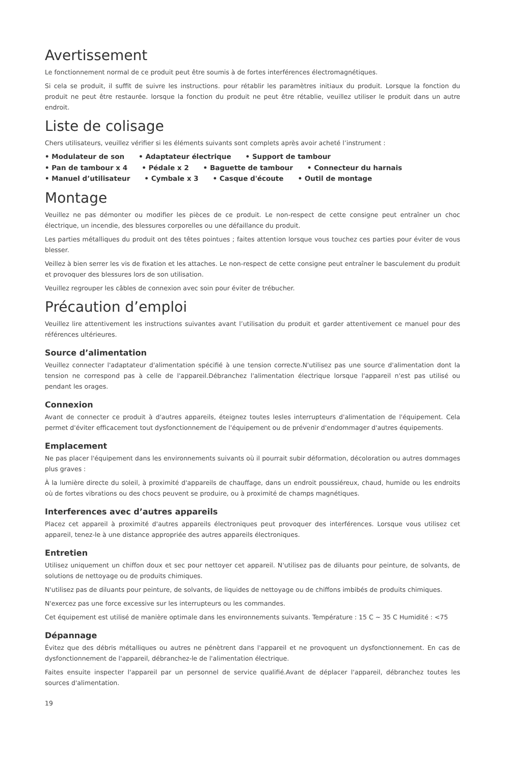Avertissement
Le fonctionnement normal de ce produit peut être soumis à de fortes interférences électromagnétiques.
Si cela se produit, il suffit de suivre les instructions. pour rétablir les paramètres initiaux du produit. Lorsque la fonction du produit ne peut être restaurée. lorsque la fonction du produit ne peut être rétablie, veuillez utiliser le produit dans un autre endroit.
Liste de colisage
Chers utilisateurs, veuillez vérifier si les éléments suivants sont complets après avoir acheté l’instrument :
• Modulateur de son • Adaptateur électrique • Support de tambour
• Pan de tambour x 4 • Pédale x 2 • Baguette de tambour • Connecteur du harnais
• Manuel d’utilisateur • Cymbale x 3 • Casque d'écoute • Outil de montage
Montage
Veuillez ne pas démonter ou modifier les pièces de ce produit. Le non-respect de cette consigne peut entraîner un choc électrique, un incendie, des blessures corporelles ou une défaillance du produit.
Les parties métalliques du produit ont des têtes pointues ; faites attention lorsque vous touchez ces parties pour éviter de vous blesser.
Veillez à bien serrer les vis de fixation et les attaches. Le non-respect de cette consigne peut entraîner le basculement du produit et provoquer des blessures lors de son utilisation.
Veuillez regrouper les câbles de connexion avec soin pour éviter de trébucher.
Précaution d’emploi
Veuillez lire attentivement les instructions suivantes avant l’utilisation du produit et garder attentivement ce manuel pour des références ultérieures.
Source d’alimentation
Veuillez connecter l'adaptateur d'alimentation spécifié à une tension correcte.N'utilisez pas une source d'alimentation dont la tension ne correspond pas à celle de l'appareil.Débranchez l'alimentation électrique lorsque l'appareil n'est pas utilisé ou pendant les orages.
Connexion
Avant de connecter ce produit à d'autres appareils, éteignez toutes lesles interrupteurs d'alimentation de l'équipement. Cela permet d'éviter efficacement tout dysfonctionnement de l'équipement ou de prévenir d'endommager d'autres équipements.
Emplacement
Ne pas placer l'équipement dans les environnements suivants où il pourrait subir déformation, décoloration ou autres dommages plus graves :
À la lumière directe du soleil, à proximité d'appareils de chauffage, dans un endroit poussiéreux, chaud, humide ou les endroits où de fortes vibrations ou des chocs peuvent se produire, ou à proximité de champs magnétiques.
Interferences avec d’autres appareils
Placez cet appareil à proximité d'autres appareils électroniques peut provoquer des interférences. Lorsque vous utilisez cet appareil, tenez-le à une distance appropriée des autres appareils électroniques.
Entretien
Utilisez uniquement un chiffon doux et sec pour nettoyer cet appareil. N'utilisez pas de diluants pour peinture, de solvants, de solutions de nettoyage ou de produits chimiques.
N'utilisez pas de diluants pour peinture, de solvants, de liquides de nettoyage ou de chiffons imbibés de produits chimiques.
N'exercez pas une force excessive sur les interrupteurs ou les commandes.
Cet équipement est utilisé de manière optimale dans les environnements suivants. Température : 15 C ~ 35 C Humidité : <75
Dépannage
Évitez que des débris métalliques ou autres ne pénètrent dans l'appareil et ne provoquent un dysfonctionnement. En cas de dysfonctionnement de l'appareil, débranchez-le de l'alimentation électrique.
Faites ensuite inspecter l'appareil par un personnel de service qualifié.Avant de déplacer l'appareil, débranchez toutes les sources d'alimentation.
19